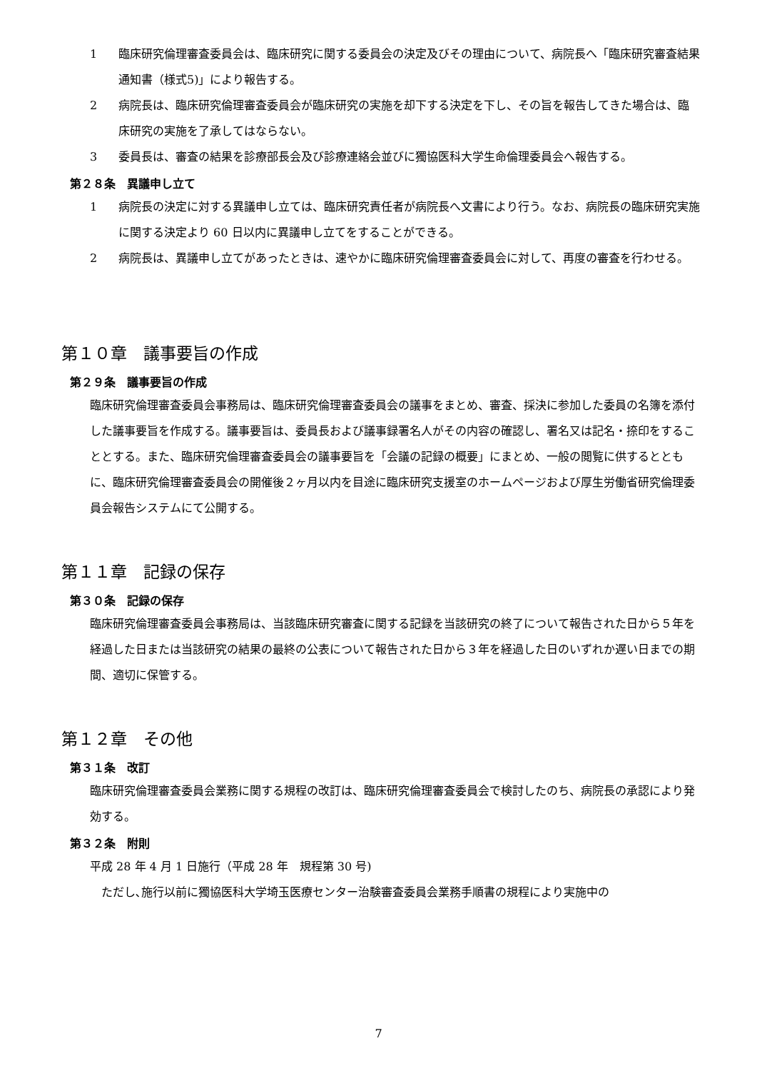1 臨床研究倫理審査委員会は、臨床研究に関する委員会の決定及びその理由について、病院長へ「臨床研究審査結果通知書（様式5)」により報告する。
2 病院長は、臨床研究倫理審査委員会が臨床研究の実施を却下する決定を下し、その旨を報告してきた場合は、臨床研究の実施を了承してはならない。
3 委員長は、審査の結果を診療部長会及び診療連絡会並びに獨協医科大学生命倫理委員会へ報告する。
第２８条　異議申し立て
1 病院長の決定に対する異議申し立ては、臨床研究責任者が病院長へ文書により行う。なお、病院長の臨床研究実施に関する決定より 60 日以内に異議申し立てをすることができる。
2 病院長は、異議申し立てがあったときは、速やかに臨床研究倫理審査委員会に対して、再度の審査を行わせる。
第１０章　議事要旨の作成
第２９条　議事要旨の作成
臨床研究倫理審査委員会事務局は、臨床研究倫理審査委員会の議事をまとめ、審査、採決に参加した委員の名簿を添付した議事要旨を作成する。議事要旨は、委員長および議事録署名人がその内容の確認し、署名又は記名・捺印をすることとする。また、臨床研究倫理審査委員会の議事要旨を「会議の記録の概要」にまとめ、一般の閲覧に供するとともに、臨床研究倫理審査委員会の開催後２ヶ月以内を目途に臨床研究支援室のホームページおよび厚生労働省研究倫理委員会報告システムにて公開する。
第１１章　記録の保存
第３０条　記録の保存
臨床研究倫理審査委員会事務局は、当該臨床研究審査に関する記録を当該研究の終了について報告された日から５年を経過した日または当該研究の結果の最終の公表について報告された日から３年を経過した日のいずれか遅い日までの期間、適切に保管する。
第１２章　その他
第３１条　改訂
臨床研究倫理審査委員会業務に関する規程の改訂は、臨床研究倫理審査委員会で検討したのち、病院長の承認により発効する。
第３２条　附則
平成 28 年 4 月 1 日施行（平成 28 年　規程第 30 号)
　ただし､施行以前に獨協医科大学埼玉医療センター治験審査委員会業務手順書の規程により実施中の
7